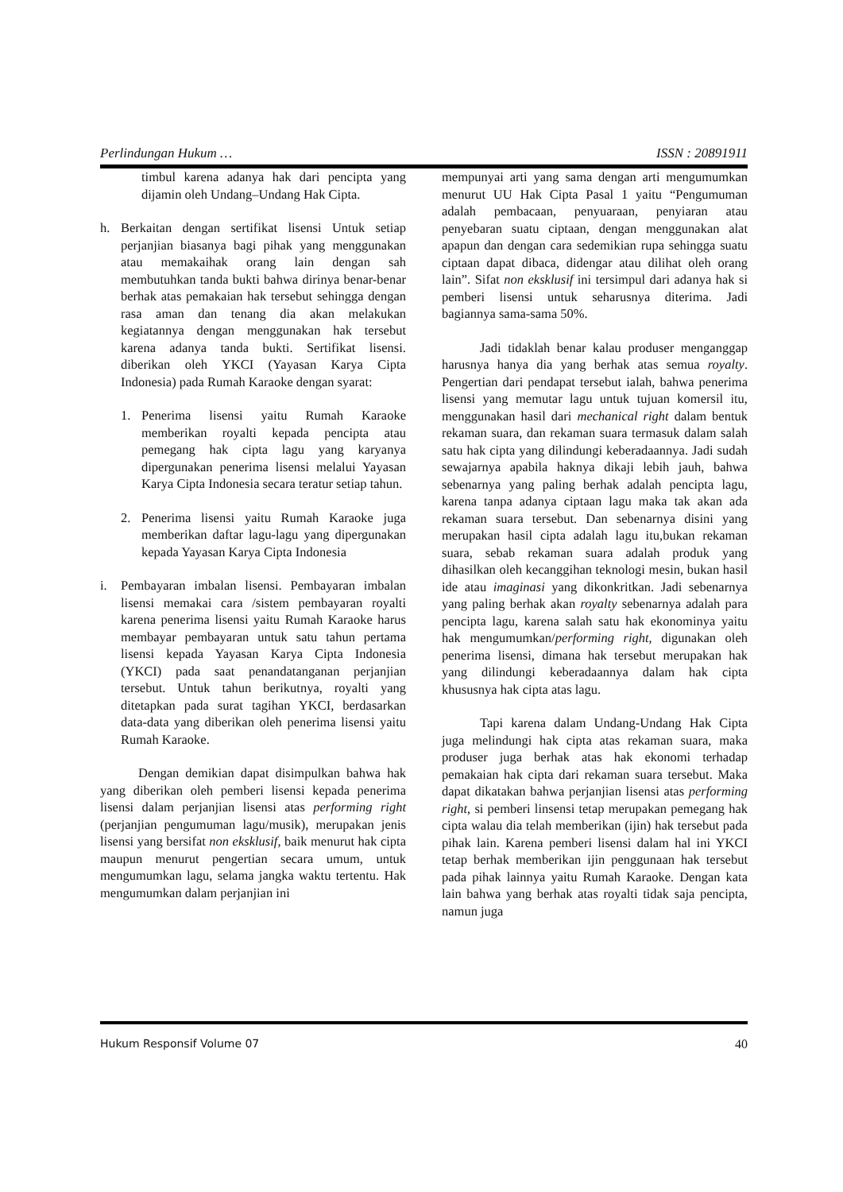Perlindungan Hukum … ISSN : 20891911
timbul karena adanya hak dari pencipta yang dijamin oleh Undang–Undang Hak Cipta.
h. Berkaitan dengan sertifikat lisensi Untuk setiap perjanjian biasanya bagi pihak yang menggunakan atau memakaihak orang lain dengan sah membutuhkan tanda bukti bahwa dirinya benar-benar berhak atas pemakaian hak tersebut sehingga dengan rasa aman dan tenang dia akan melakukan kegiatannya dengan menggunakan hak tersebut karena adanya tanda bukti. Sertifikat lisensi. diberikan oleh YKCI (Yayasan Karya Cipta Indonesia) pada Rumah Karaoke dengan syarat:
1. Penerima lisensi yaitu Rumah Karaoke memberikan royalti kepada pencipta atau pemegang hak cipta lagu yang karyanya dipergunakan penerima lisensi melalui Yayasan Karya Cipta Indonesia secara teratur setiap tahun.
2. Penerima lisensi yaitu Rumah Karaoke juga memberikan daftar lagu-lagu yang dipergunakan kepada Yayasan Karya Cipta Indonesia
i. Pembayaran imbalan lisensi. Pembayaran imbalan lisensi memakai cara /sistem pembayaran royalti karena penerima lisensi yaitu Rumah Karaoke harus membayar pembayaran untuk satu tahun pertama lisensi kepada Yayasan Karya Cipta Indonesia (YKCI) pada saat penandatanganan perjanjian tersebut. Untuk tahun berikutnya, royalti yang ditetapkan pada surat tagihan YKCI, berdasarkan data-data yang diberikan oleh penerima lisensi yaitu Rumah Karaoke.
Dengan demikian dapat disimpulkan bahwa hak yang diberikan oleh pemberi lisensi kepada penerima lisensi dalam perjanjian lisensi atas performing right (perjanjian pengumuman lagu/musik), merupakan jenis lisensi yang bersifat non eksklusif, baik menurut hak cipta maupun menurut pengertian secara umum, untuk mengumumkan lagu, selama jangka waktu tertentu. Hak mengumumkan dalam perjanjian ini
mempunyai arti yang sama dengan arti mengumumkan menurut UU Hak Cipta Pasal 1 yaitu “Pengumuman adalah pembacaan, penyuaraan, penyiaran atau penyebaran suatu ciptaan, dengan menggunakan alat apapun dan dengan cara sedemikian rupa sehingga suatu ciptaan dapat dibaca, didengar atau dilihat oleh orang lain”. Sifat non eksklusif ini tersimpul dari adanya hak si pemberi lisensi untuk seharusnya diterima. Jadi bagiannya sama-sama 50%.
Jadi tidaklah benar kalau produser menganggap harusnya hanya dia yang berhak atas semua royalty. Pengertian dari pendapat tersebut ialah, bahwa penerima lisensi yang memutar lagu untuk tujuan komersil itu, menggunakan hasil dari mechanical right dalam bentuk rekaman suara, dan rekaman suara termasuk dalam salah satu hak cipta yang dilindungi keberadaannya. Jadi sudah sewajarnya apabila haknya dikaji lebih jauh, bahwa sebenarnya yang paling berhak adalah pencipta lagu, karena tanpa adanya ciptaan lagu maka tak akan ada rekaman suara tersebut. Dan sebenarnya disini yang merupakan hasil cipta adalah lagu itu,bukan rekaman suara, sebab rekaman suara adalah produk yang dihasilkan oleh kecanggihan teknologi mesin, bukan hasil ide atau imaginasi yang dikonkritkan. Jadi sebenarnya yang paling berhak akan royalty sebenarnya adalah para pencipta lagu, karena salah satu hak ekonominya yaitu hak mengumumkan/performing right, digunakan oleh penerima lisensi, dimana hak tersebut merupakan hak yang dilindungi keberadaannya dalam hak cipta khususnya hak cipta atas lagu.
Tapi karena dalam Undang-Undang Hak Cipta juga melindungi hak cipta atas rekaman suara, maka produser juga berhak atas hak ekonomi terhadap pemakaian hak cipta dari rekaman suara tersebut. Maka dapat dikatakan bahwa perjanjian lisensi atas performing right, si pemberi linsensi tetap merupakan pemegang hak cipta walau dia telah memberikan (ijin) hak tersebut pada pihak lain. Karena pemberi lisensi dalam hal ini YKCI tetap berhak memberikan ijin penggunaan hak tersebut pada pihak lainnya yaitu Rumah Karaoke. Dengan kata lain bahwa yang berhak atas royalti tidak saja pencipta, namun juga
Hukum Responsif Volume 07 40